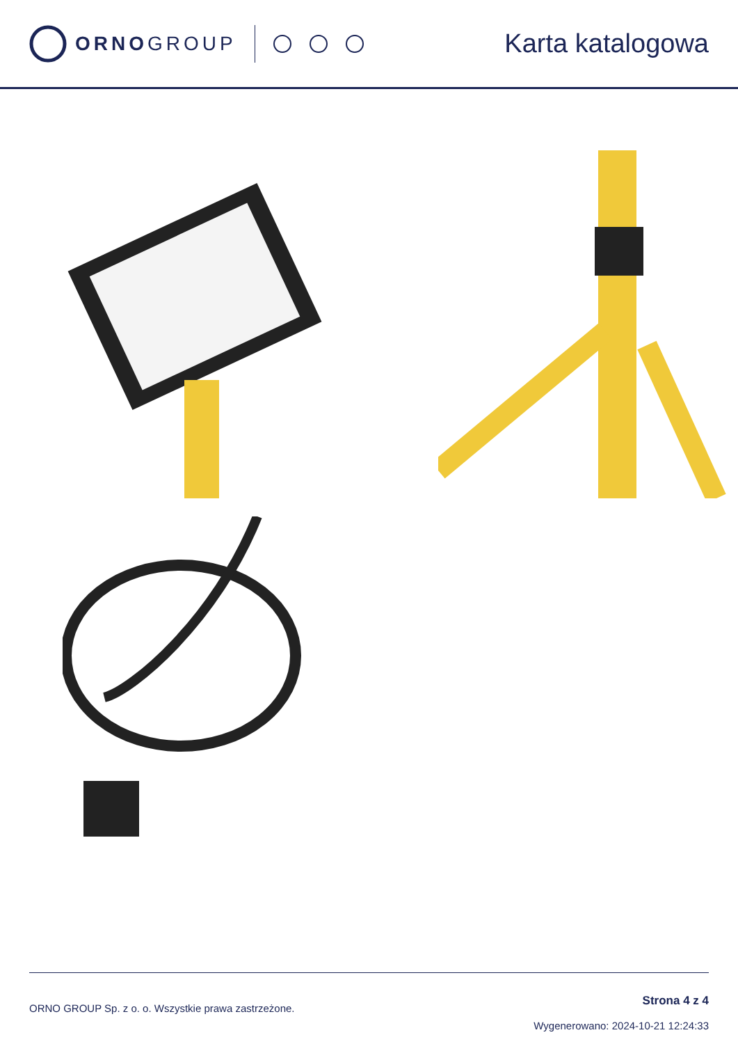ORNOGROUP
Karta katalogowa
ORNO GROUP Sp. z o. o. Wszystkie prawa zastrzeżone.
Strona 4 z 4
Wygenerowano: 2024-10-21 12:24:33